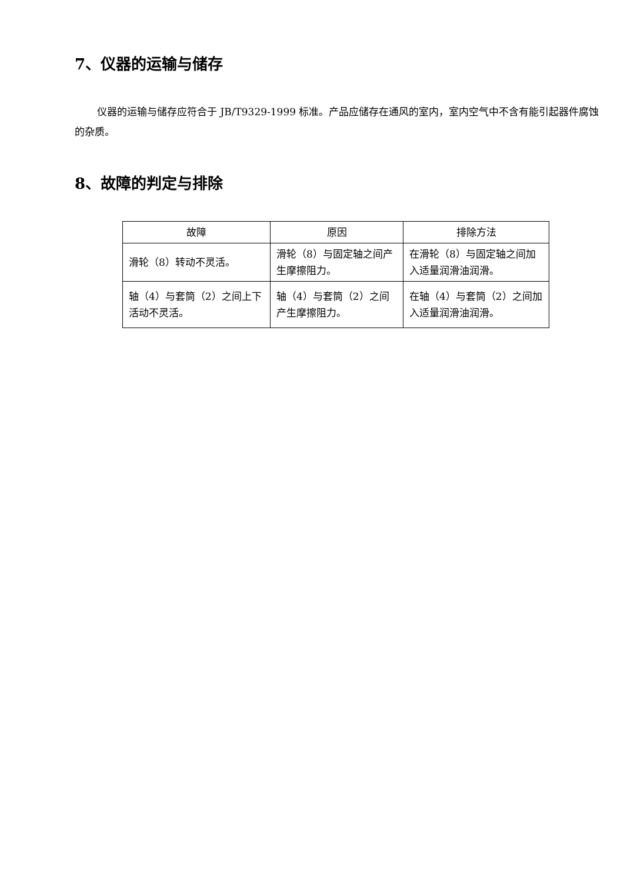7、仪器的运输与储存
仪器的运输与储存应符合于 JB/T9329-1999 标准。产品应储存在通风的室内，室内空气中不含有能引起器件腐蚀的杂质。
8、故障的判定与排除
| 故障 | 原因 | 排除方法 |
| --- | --- | --- |
| 滑轮（8）转动不灵活。 | 滑轮（8）与固定轴之间产生摩擦阻力。 | 在滑轮（8）与固定轴之间加入适量润滑油润滑。 |
| 轴（4）与套筒（2）之间上下活动不灵活。 | 轴（4）与套筒（2）之间产生摩擦阻力。 | 在轴（4）与套筒（2）之间加入适量润滑油润滑。 |